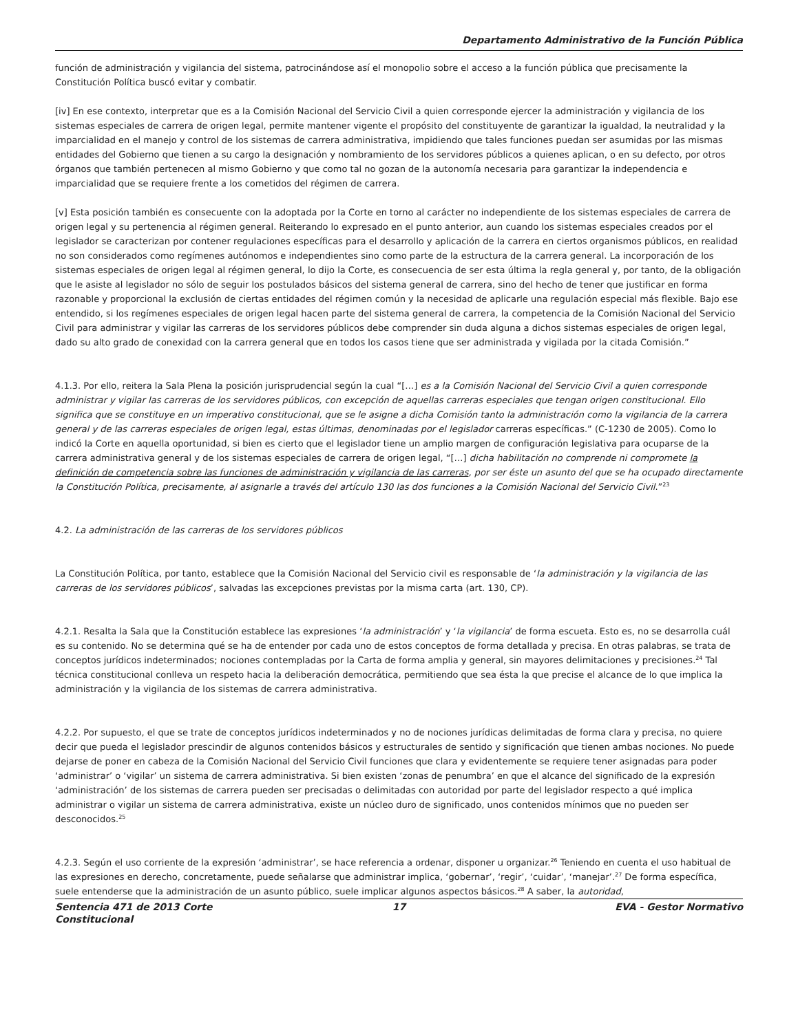Departamento Administrativo de la Función Pública
función de administración y vigilancia del sistema, patrocinándose así el monopolio sobre el acceso a la función pública que precisamente la Constitución Política buscó evitar y combatir.
[iv] En ese contexto, interpretar que es a la Comisión Nacional del Servicio Civil a quien corresponde ejercer la administración y vigilancia de los sistemas especiales de carrera de origen legal, permite mantener vigente el propósito del constituyente de garantizar la igualdad, la neutralidad y la imparcialidad en el manejo y control de los sistemas de carrera administrativa, impidiendo que tales funciones puedan ser asumidas por las mismas entidades del Gobierno que tienen a su cargo la designación y nombramiento de los servidores públicos a quienes aplican, o en su defecto, por otros órganos que también pertenecen al mismo Gobierno y que como tal no gozan de la autonomía necesaria para garantizar la independencia e imparcialidad que se requiere frente a los cometidos del régimen de carrera.
[v] Esta posición también es consecuente con la adoptada por la Corte en torno al carácter no independiente de los sistemas especiales de carrera de origen legal y su pertenencia al régimen general. Reiterando lo expresado en el punto anterior, aun cuando los sistemas especiales creados por el legislador se caracterizan por contener regulaciones específicas para el desarrollo y aplicación de la carrera en ciertos organismos públicos, en realidad no son considerados como regímenes autónomos e independientes sino como parte de la estructura de la carrera general. La incorporación de los sistemas especiales de origen legal al régimen general, lo dijo la Corte, es consecuencia de ser esta última la regla general y, por tanto, de la obligación que le asiste al legislador no sólo de seguir los postulados básicos del sistema general de carrera, sino del hecho de tener que justificar en forma razonable y proporcional la exclusión de ciertas entidades del régimen común y la necesidad de aplicarle una regulación especial más flexible. Bajo ese entendido, si los regímenes especiales de origen legal hacen parte del sistema general de carrera, la competencia de la Comisión Nacional del Servicio Civil para administrar y vigilar las carreras de los servidores públicos debe comprender sin duda alguna a dichos sistemas especiales de origen legal, dado su alto grado de conexidad con la carrera general que en todos los casos tiene que ser administrada y vigilada por la citada Comisión.”
4.1.3. Por ello, reitera la Sala Plena la posición jurisprudencial según la cual “[…] es a la Comisión Nacional del Servicio Civil a quien corresponde administrar y vigilar las carreras de los servidores públicos, con excepción de aquellas carreras especiales que tengan origen constitucional. Ello significa que se constituye en un imperativo constitucional, que se le asigne a dicha Comisión tanto la administración como la vigilancia de la carrera general y de las carreras especiales de origen legal, estas últimas, denominadas por el legislador carreras específicas.” (C-1230 de 2005). Como lo indicó la Corte en aquella oportunidad, si bien es cierto que el legislador tiene un amplio margen de configuración legislativa para ocuparse de la carrera administrativa general y de los sistemas especiales de carrera de origen legal, “[…] dicha habilitación no comprende ni compromete la definición de competencia sobre las funciones de administración y vigilancia de las carreras, por ser éste un asunto del que se ha ocupado directamente la Constitución Política, precisamente, al asignarle a través del artículo 130 las dos funciones a la Comisión Nacional del Servicio Civil.”<sup>23</sup>
4.2. La administración de las carreras de los servidores públicos
La Constitución Política, por tanto, establece que la Comisión Nacional del Servicio civil es responsable de ‘la administración y la vigilancia de las carreras de los servidores públicos’, salvadas las excepciones previstas por la misma carta (art. 130, CP).
4.2.1. Resalta la Sala que la Constitución establece las expresiones ‘la administración’ y ‘la vigilancia’ de forma escueta. Esto es, no se desarrolla cuál es su contenido. No se determina qué se ha de entender por cada uno de estos conceptos de forma detallada y precisa. En otras palabras, se trata de conceptos jurídicos indeterminados; nociones contempladas por la Carta de forma amplia y general, sin mayores delimitaciones y precisiones.<sup>24</sup> Tal técnica constitucional conlleva un respeto hacia la deliberación democrática, permitiendo que sea ésta la que precise el alcance de lo que implica la administración y la vigilancia de los sistemas de carrera administrativa.
4.2.2. Por supuesto, el que se trate de conceptos jurídicos indeterminados y no de nociones jurídicas delimitadas de forma clara y precisa, no quiere decir que pueda el legislador prescindir de algunos contenidos básicos y estructurales de sentido y significación que tienen ambas nociones. No puede dejarse de poner en cabeza de la Comisión Nacional del Servicio Civil funciones que clara y evidentemente se requiere tener asignadas para poder ‘administrar’ o ‘vigilar’ un sistema de carrera administrativa. Si bien existen ‘zonas de penumbra’ en que el alcance del significado de la expresión ‘administración’ de los sistemas de carrera pueden ser precisadas o delimitadas con autoridad por parte del legislador respecto a qué implica administrar o vigilar un sistema de carrera administrativa, existe un núcleo duro de significado, unos contenidos mínimos que no pueden ser desconocidos.<sup>25</sup>
4.2.3. Según el uso corriente de la expresión ‘administrar’, se hace referencia a ordenar, disponer u organizar.<sup>26</sup> Teniendo en cuenta el uso habitual de las expresiones en derecho, concretamente, puede señalarse que administrar implica, ‘gobernar’, ‘regir’, ‘cuidar’, ‘manejar’.<sup>27</sup> De forma específica, suele entenderse que la administración de un asunto público, suele implicar algunos aspectos básicos.<sup>28</sup> A saber, la autoridad,
Sentencia 471 de 2013 Corte Constitucional
17 EVA - Gestor Normativo